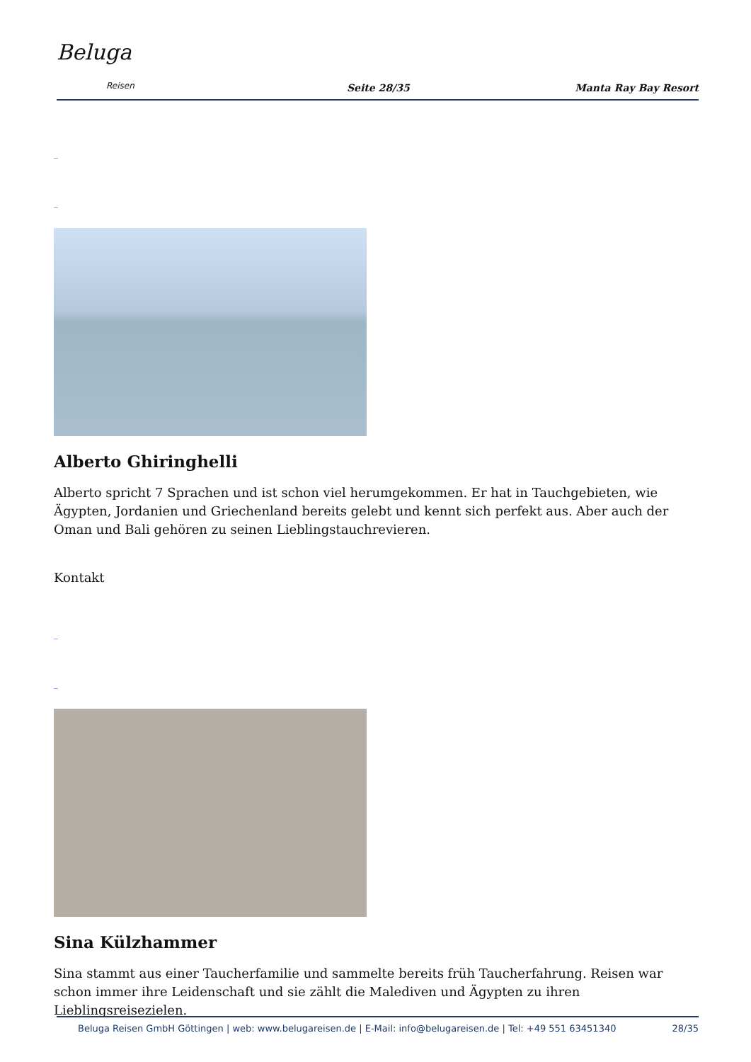Beluga
Reisen
Seite 28/35
Manta Ray Bay Resort
_
_
Alberto Ghiringhelli
Alberto spricht 7 Sprachen und ist schon viel herumgekommen. Er hat in Tauchgebieten, wie Ägypten, Jordanien und Griechenland bereits gelebt und kennt sich perfekt aus. Aber auch der Oman und Bali gehören zu seinen Lieblingstauchrevieren.
Kontakt
_
_
Sina Külzhammer
Sina stammt aus einer Taucherfamilie und sammelte bereits früh Taucherfahrung. Reisen war schon immer ihre Leidenschaft und sie zählt die Malediven und Ägypten zu ihren Lieblingsreisezielen.
Beluga Reisen GmbH Göttingen | web: www.belugareisen.de | E-Mail: info@belugareisen.de | Tel: +49 551 63451340 28/35